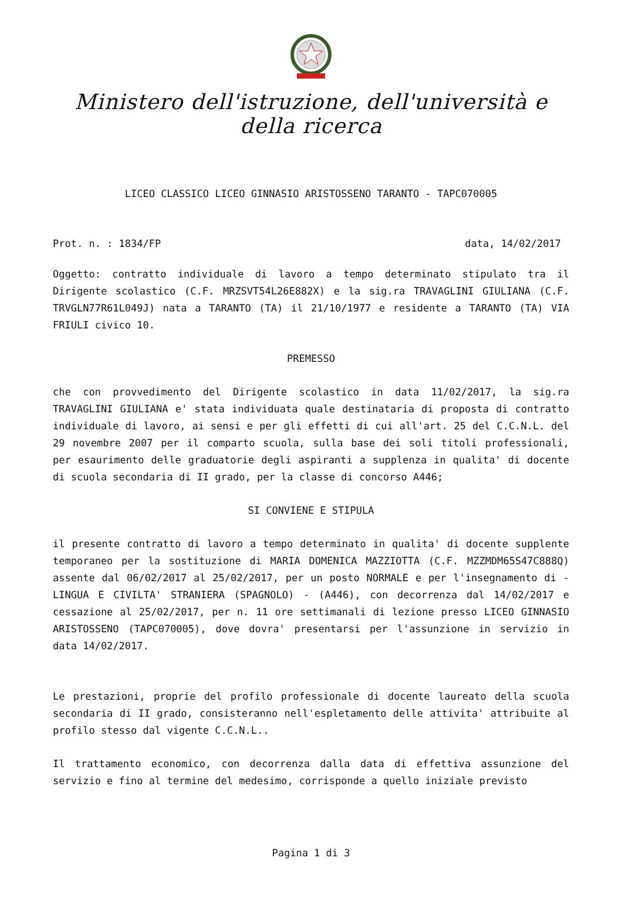Ministero dell'istruzione, dell'università e della ricerca
LICEO CLASSICO LICEO GINNASIO ARISTOSSENO TARANTO - TAPC070005
Prot. n. : 1834/FP data, 14/02/2017
Oggetto: contratto individuale di lavoro a tempo determinato stipulato tra il Dirigente scolastico (C.F. MRZSVT54L26E882X) e la sig.ra TRAVAGLINI GIULIANA (C.F. TRVGLN77R61L049J) nata a TARANTO (TA) il 21/10/1977 e residente a TARANTO (TA) VIA FRIULI civico 10.
PREMESSO
che con provvedimento del Dirigente scolastico in data 11/02/2017, la sig.ra TRAVAGLINI GIULIANA e' stata individuata quale destinataria di proposta di contratto individuale di lavoro, ai sensi e per gli effetti di cui all'art. 25 del C.C.N.L. del 29 novembre 2007 per il comparto scuola, sulla base dei soli titoli professionali, per esaurimento delle graduatorie degli aspiranti a supplenza in qualita' di docente di scuola secondaria di II grado, per la classe di concorso A446;
SI CONVIENE E STIPULA
il presente contratto di lavoro a tempo determinato in qualita' di docente supplente temporaneo per la sostituzione di MARIA DOMENICA MAZZIOTTA (C.F. MZZMDM65S47C888Q) assente dal 06/02/2017 al 25/02/2017, per un posto NORMALE e per l'insegnamento di - LINGUA E CIVILTA' STRANIERA (SPAGNOLO) - (A446), con decorrenza dal 14/02/2017 e cessazione al 25/02/2017, per n. 11 ore settimanali di lezione presso LICEO GINNASIO ARISTOSSENO (TAPC070005), dove dovra' presentarsi per l'assunzione in servizio in data 14/02/2017.
Le prestazioni, proprie del profilo professionale di docente laureato della scuola secondaria di II grado, consisteranno nell'espletamento delle attivita' attribuite al profilo stesso dal vigente C.C.N.L..
Il trattamento economico, con decorrenza dalla data di effettiva assunzione del servizio e fino al termine del medesimo, corrisponde a quello iniziale previsto
Pagina 1 di 3